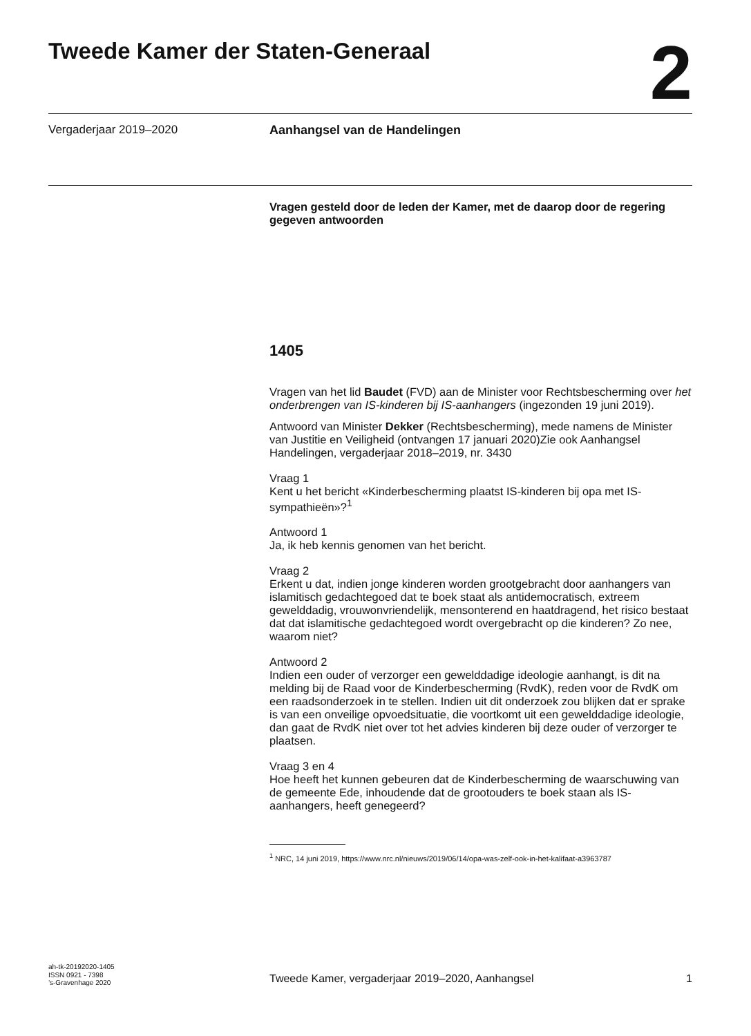Tweede Kamer der Staten-Generaal
2
Vergaderjaar 2019–2020 Aanhangsel van de Handelingen
Vragen gesteld door de leden der Kamer, met de daarop door de regering gegeven antwoorden
1405
Vragen van het lid Baudet (FVD) aan de Minister voor Rechtsbescherming over het onderbrengen van IS-kinderen bij IS-aanhangers (ingezonden 19 juni 2019).
Antwoord van Minister Dekker (Rechtsbescherming), mede namens de Minister van Justitie en Veiligheid (ontvangen 17 januari 2020)Zie ook Aanhangsel Handelingen, vergaderjaar 2018–2019, nr. 3430
Vraag 1
Kent u het bericht «Kinderbescherming plaatst IS-kinderen bij opa met IS-sympathieën»?<sup>1</sup>
Antwoord 1
Ja, ik heb kennis genomen van het bericht.
Vraag 2
Erkent u dat, indien jonge kinderen worden grootgebracht door aanhangers van islamitisch gedachtegoed dat te boek staat als antidemocratisch, extreem gewelddadig, vrouwonvriendelijk, mensonterend en haatdragend, het risico bestaat dat dat islamitische gedachtegoed wordt overgebracht op die kinderen? Zo nee, waarom niet?
Antwoord 2
Indien een ouder of verzorger een gewelddadige ideologie aanhangt, is dit na melding bij de Raad voor de Kinderbescherming (RvdK), reden voor de RvdK om een raadsonderzoek in te stellen. Indien uit dit onderzoek zou blijken dat er sprake is van een onveilige opvoedsituatie, die voortkomt uit een gewelddadige ideologie, dan gaat de RvdK niet over tot het advies kinderen bij deze ouder of verzorger te plaatsen.
Vraag 3 en 4
Hoe heeft het kunnen gebeuren dat de Kinderbescherming de waarschuwing van de gemeente Ede, inhoudende dat de grootouders te boek staan als IS-aanhangers, heeft genegeerd?
<sup>1</sup> NRC, 14 juni 2019, https://www.nrc.nl/nieuws/2019/06/14/opa-was-zelf-ook-in-het-kalifaat-a3963787
ah-tk-20192020-1405
ISSN 0921 - 7398
’s-Gravenhage 2020
Tweede Kamer, vergaderjaar 2019–2020, Aanhangsel 1